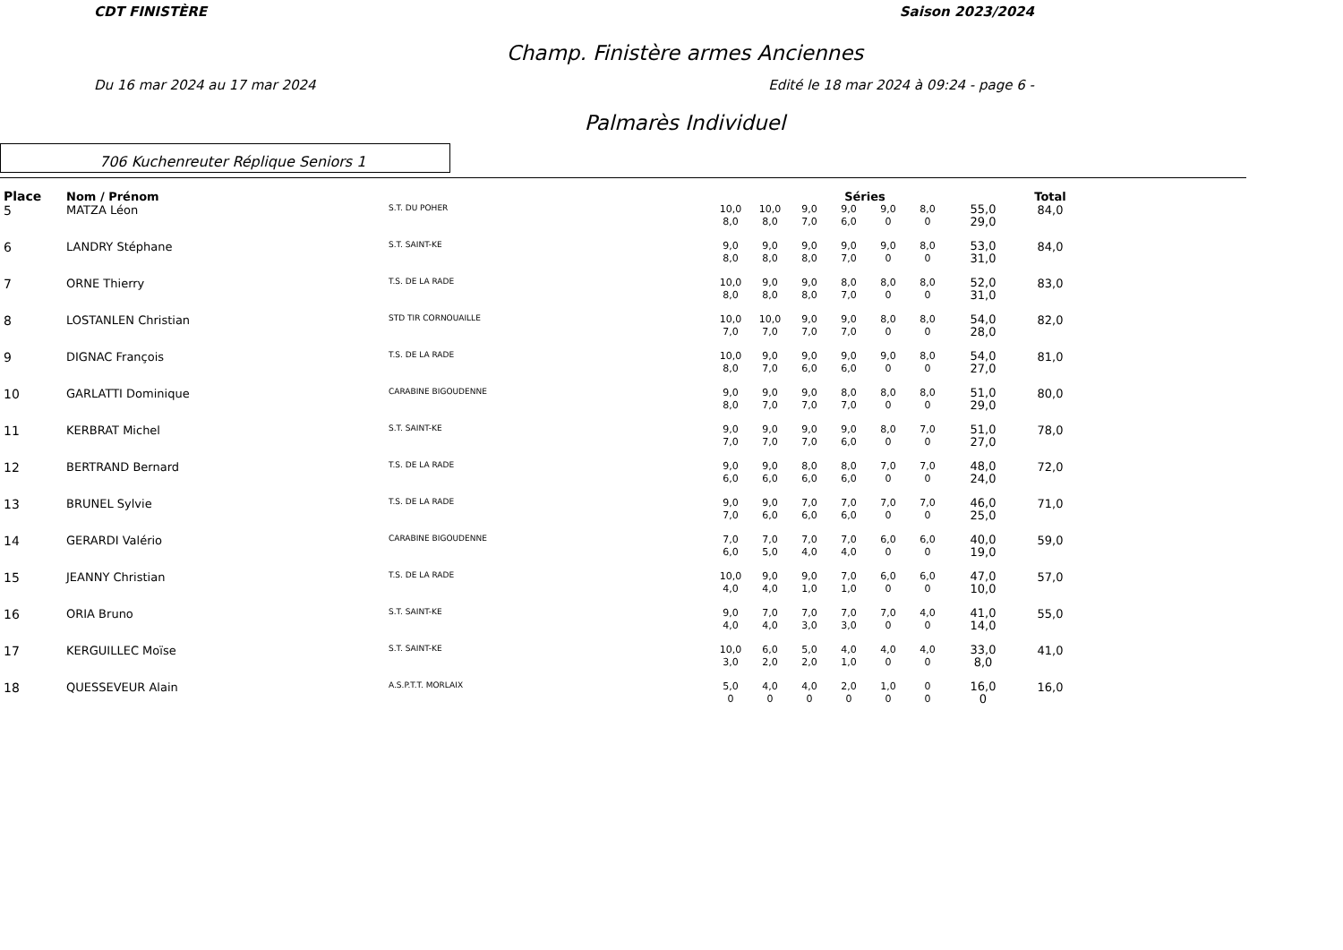CDT FINISTÈRE Saison 2023/2024
Champ. Finistère armes Anciennes
Du 16 mar 2024 au 17 mar 2024 Edité le 18 mar 2024 à 09:24 - page 6 -
Palmarès Individuel
706 Kuchenreuter Réplique Seniors 1
| Place | Nom / Prénom | | Séries | | | | | | | Total |
| --- | --- | --- | --- | --- | --- | --- | --- | --- | --- | --- |
| 5 | MATZA Léon | S.T. DU POHER | 10,0 8,0 | 10,0 8,0 | 9,0 7,0 | 9,0 6,0 | 9,0 0 | 8,0 0 | 55,0 29,0 | 84,0 |
| 6 | LANDRY Stéphane | S.T. SAINT-KE | 9,0 8,0 | 9,0 8,0 | 9,0 8,0 | 9,0 7,0 | 9,0 0 | 8,0 0 | 53,0 31,0 | 84,0 |
| 7 | ORNE Thierry | T.S. DE LA RADE | 10,0 8,0 | 9,0 8,0 | 9,0 8,0 | 8,0 7,0 | 8,0 0 | 8,0 0 | 52,0 31,0 | 83,0 |
| 8 | LOSTANLEN Christian | STD TIR CORNOUAILLE | 10,0 7,0 | 10,0 7,0 | 9,0 7,0 | 9,0 7,0 | 8,0 0 | 8,0 0 | 54,0 28,0 | 82,0 |
| 9 | DIGNAC François | T.S. DE LA RADE | 10,0 8,0 | 9,0 7,0 | 9,0 6,0 | 9,0 6,0 | 9,0 0 | 8,0 0 | 54,0 27,0 | 81,0 |
| 10 | GARLATTI Dominique | CARABINE BIGOUDENNE | 9,0 8,0 | 9,0 7,0 | 9,0 7,0 | 8,0 7,0 | 8,0 0 | 8,0 0 | 51,0 29,0 | 80,0 |
| 11 | KERBRAT Michel | S.T. SAINT-KE | 9,0 7,0 | 9,0 7,0 | 9,0 7,0 | 9,0 6,0 | 8,0 0 | 7,0 0 | 51,0 27,0 | 78,0 |
| 12 | BERTRAND Bernard | T.S. DE LA RADE | 9,0 6,0 | 9,0 6,0 | 8,0 6,0 | 8,0 6,0 | 7,0 0 | 7,0 0 | 48,0 24,0 | 72,0 |
| 13 | BRUNEL Sylvie | T.S. DE LA RADE | 9,0 7,0 | 9,0 6,0 | 7,0 6,0 | 7,0 6,0 | 7,0 0 | 7,0 0 | 46,0 25,0 | 71,0 |
| 14 | GERARDI Valério | CARABINE BIGOUDENNE | 7,0 6,0 | 7,0 5,0 | 7,0 4,0 | 7,0 4,0 | 6,0 0 | 6,0 0 | 40,0 19,0 | 59,0 |
| 15 | JEANNY Christian | T.S. DE LA RADE | 10,0 4,0 | 9,0 4,0 | 9,0 1,0 | 7,0 1,0 | 6,0 0 | 6,0 0 | 47,0 10,0 | 57,0 |
| 16 | ORIA Bruno | S.T. SAINT-KE | 9,0 4,0 | 7,0 4,0 | 7,0 3,0 | 7,0 3,0 | 7,0 0 | 4,0 0 | 41,0 14,0 | 55,0 |
| 17 | KERGUILLEC Moïse | S.T. SAINT-KE | 10,0 3,0 | 6,0 2,0 | 5,0 2,0 | 4,0 1,0 | 4,0 0 | 4,0 0 | 33,0 8,0 | 41,0 |
| 18 | QUESSEVEUR Alain | A.S.P.T.T. MORLAIX | 5,0 0 | 4,0 0 | 4,0 0 | 2,0 0 | 1,0 0 | 0 0 | 16,0 0 | 16,0 |